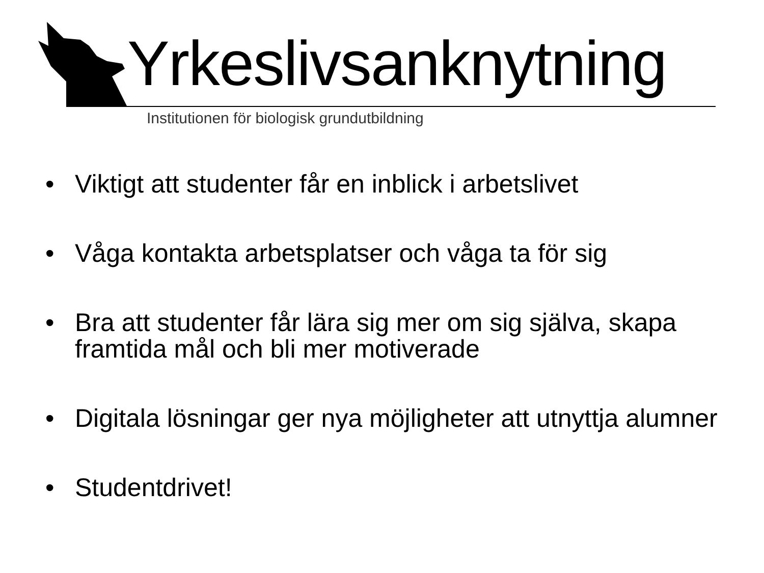Yrkeslivsanknytning
Institutionen för biologisk grundutbildning
• Viktigt att studenter får en inblick i arbetslivet
• Våga kontakta arbetsplatser och våga ta för sig
• Bra att studenter får lära sig mer om sig själva, skapa framtida mål och bli mer motiverade
• Digitala lösningar ger nya möjligheter att utnyttja alumner
• Studentdrivet!